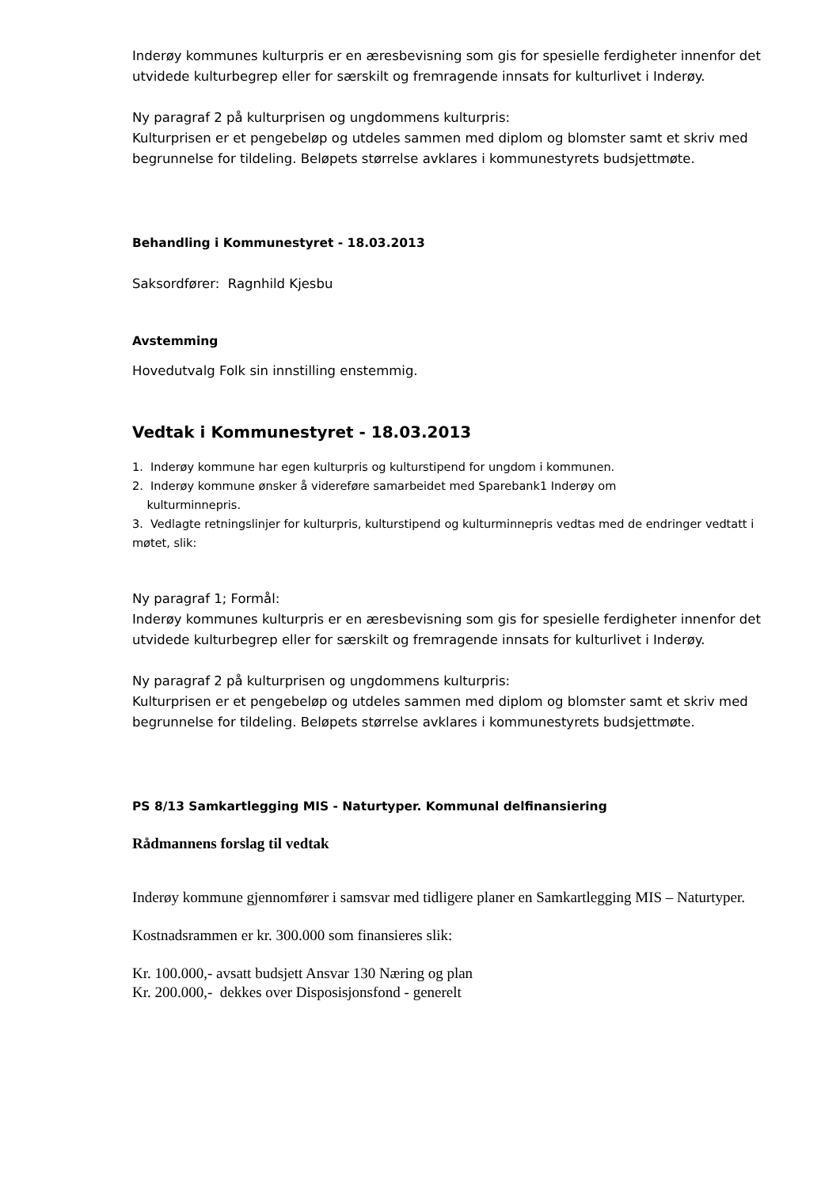Inderøy kommunes kulturpris er en æresbevisning som gis for spesielle ferdigheter innenfor det utvidede kulturbegrep eller for særskilt og fremragende innsats for kulturlivet i Inderøy.
Ny paragraf 2 på kulturprisen og ungdommens kulturpris:
Kulturprisen er et pengebeløp og utdeles sammen med diplom og blomster samt et skriv med begrunnelse for tildeling. Beløpets størrelse avklares i kommunestyrets budsjettmøte.
Behandling i Kommunestyret - 18.03.2013
Saksordfører: Ragnhild Kjesbu
Avstemming
Hovedutvalg Folk sin innstilling enstemmig.
Vedtak i Kommunestyret - 18.03.2013
1. Inderøy kommune har egen kulturpris og kulturstipend for ungdom i kommunen.
2. Inderøy kommune ønsker å videreføre samarbeidet med Sparebank1 Inderøy om
kulturminnepris.
3. Vedlagte retningslinjer for kulturpris, kulturstipend og kulturminnepris vedtas med de endringer vedtatt i møtet, slik:
Ny paragraf 1; Formål:
Inderøy kommunes kulturpris er en æresbevisning som gis for spesielle ferdigheter innenfor det utvidede kulturbegrep eller for særskilt og fremragende innsats for kulturlivet i Inderøy.
Ny paragraf 2 på kulturprisen og ungdommens kulturpris:
Kulturprisen er et pengebeløp og utdeles sammen med diplom og blomster samt et skriv med begrunnelse for tildeling. Beløpets størrelse avklares i kommunestyrets budsjettmøte.
PS 8/13 Samkartlegging MIS - Naturtyper. Kommunal delfinansiering
Rådmannens forslag til vedtak
Inderøy kommune gjennomfører i samsvar med tidligere planer en Samkartlegging MIS – Naturtyper.
Kostnadsrammen er kr. 300.000 som finansieres slik:
Kr. 100.000,- avsatt budsjett Ansvar 130 Næring og plan
Kr. 200.000,- dekkes over Disposisjonsfond - generelt